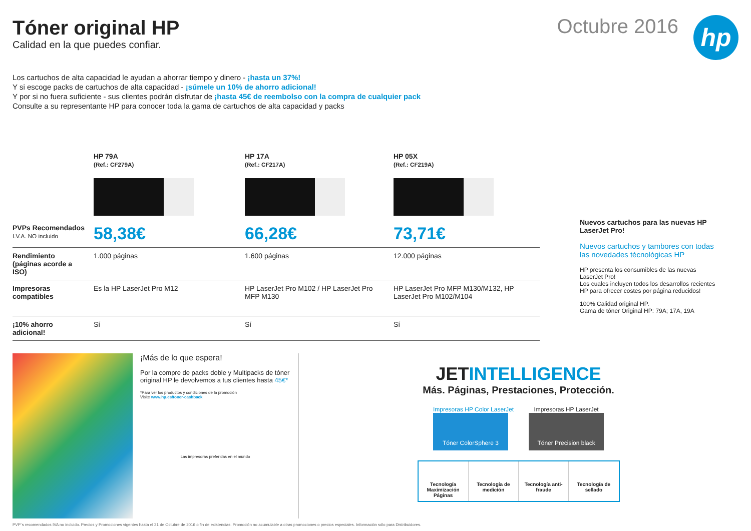Tóner original HP
Calidad en la que puedes confiar.
Octubre 2016
hp
Los cartuchos de alta capacidad le ayudan a ahorrar tiempo y dinero - ¡hasta un 37%!
Y si escoge packs de cartuchos de alta capacidad - ¡súmele un 10% de ahorro adicional!
Y por si no fuera suficiente - sus clientes podrán disfrutar de ¡hasta 45€ de reembolso con la compra de cualquier pack
Consulte a su representante HP para conocer toda la gama de cartuchos de alta capacidad y packs
| | HP 79A (Ref.: CF279A) | HP 17A (Ref.: CF217A) | HP 05X (Ref.: CF219A) |
| --- | --- | --- | --- |
| PVPs Recomendados I.V.A. NO incluido | 58,38€ | 66,28€ | 73,71€ |
| Rendimiento (páginas acorde a ISO) | 1.000 páginas | 1.600 páginas | 12.000 páginas |
| Impresoras compatibles | Es la HP LaserJet Pro M12 | HP LaserJet Pro M102 / HP LaserJet Pro MFP M130 | HP LaserJet Pro MFP M130/M132, HP LaserJet Pro M102/M104 |
| ¡10% ahorro adicional! | Sí | Sí | Sí |
Nuevos cartuchos para las nuevas HP LaserJet Pro!
Nuevos cartuchos y tambores con todas las novedades técnológicas HP
HP presenta los consumibles de las nuevas LaserJet Pro!
Los cuales incluyen todos los desarrollos recientes HP para ofrecer costes por página reducidos!
100% Calidad original HP.
Gama de tóner Original HP: 79A; 17A, 19A
¡Más de lo que espera!
Por la compre de packs doble y Multipacks de tóner original HP le devolvemos a tus clientes hasta 45€*
*Para ver los productos y condiciones de la promoción
Visite www.hp.es/toner-cashback
Las impresoras preferidas en el mundo
JETINTELLIGENCE
Más. Páginas, Prestaciones, Protección.
Impresoras HP Color LaserJet
Tóner ColorSphere 3
Impresoras HP LaserJet
Tóner Precision black
Tecnología Maximización Páginas
Tecnología de medición Tecnología anti-fraude Tecnología de sellado
PVP´s recomendados IVA no incluido. Precios y Promociones vigentes hasta el 31 de Octubre de 2016 o fin de existencias. Promoción no acumulable a otras promociones o precios especiales. Información sólo para Distribuidores.